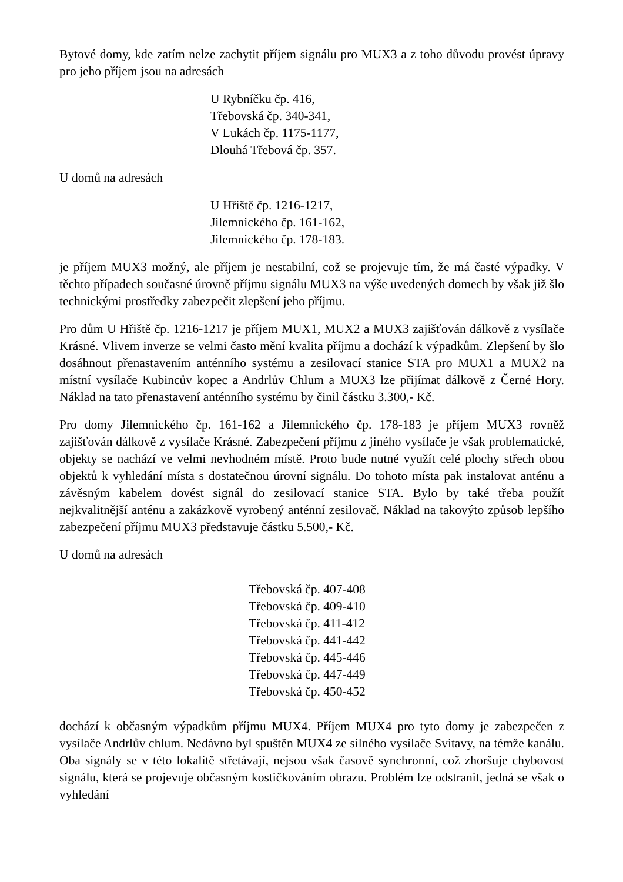Bytové domy, kde zatím nelze zachytit příjem signálu pro MUX3 a z toho důvodu provést úpravy pro jeho příjem jsou na adresách
U Rybníčku čp. 416,
Třebovská čp. 340-341,
V Lukách čp. 1175-1177,
Dlouhá Třebová čp. 357.
U domů na adresách
U Hřiště čp. 1216-1217,
Jilemnického čp. 161-162,
Jilemnického čp. 178-183.
je příjem MUX3 možný, ale příjem je nestabilní, což se projevuje tím, že má časté výpadky. V těchto případech současné úrovně příjmu signálu MUX3 na výše uvedených domech by však již šlo technickými prostředky zabezpečit zlepšení jeho příjmu.
Pro dům U Hřiště čp. 1216-1217 je příjem MUX1, MUX2 a MUX3 zajišťován dálkově z vysílače Krásné. Vlivem inverze se velmi často mění kvalita příjmu a dochází k výpadkům. Zlepšení by šlo dosáhnout přenastavením anténního systému a zesilovací stanice STA pro MUX1 a MUX2 na místní vysílače Kubincův kopec a Andrlův Chlum a MUX3 lze přijímat dálkově z Černé Hory. Náklad na tato přenastavení anténního systému by činil částku 3.300,- Kč.
Pro domy Jilemnického čp. 161-162 a Jilemnického čp. 178-183 je příjem MUX3 rovněž zajišťován dálkově z vysílače Krásné. Zabezpečení příjmu z jiného vysílače je však problematické, objekty se nachází ve velmi nevhodném místě. Proto bude nutné využít celé plochy střech obou objektů k vyhledání místa s dostatečnou úrovní signálu. Do tohoto místa pak instalovat anténu a závěsným kabelem dovést signál do zesilovací stanice STA. Bylo by také třeba použít nejkvalitnější anténu a zakázkově vyrobený anténní zesilovač. Náklad na takovýto způsob lepšího zabezpečení příjmu MUX3 představuje částku 5.500,- Kč.
U domů na adresách
Třebovská čp. 407-408
Třebovská čp. 409-410
Třebovská čp. 411-412
Třebovská čp. 441-442
Třebovská čp. 445-446
Třebovská čp. 447-449
Třebovská čp. 450-452
dochází k občasným výpadkům příjmu MUX4. Příjem MUX4 pro tyto domy je zabezpečen z vysílače Andrlův chlum. Nedávno byl spuštěn MUX4 ze silného vysílače Svitavy, na témže kanálu. Oba signály se v této lokalitě střetávají, nejsou však časově synchronní, což zhoršuje chybovost signálu, která se projevuje občasným kostičkováním obrazu. Problém lze odstranit, jedná se však o vyhledání